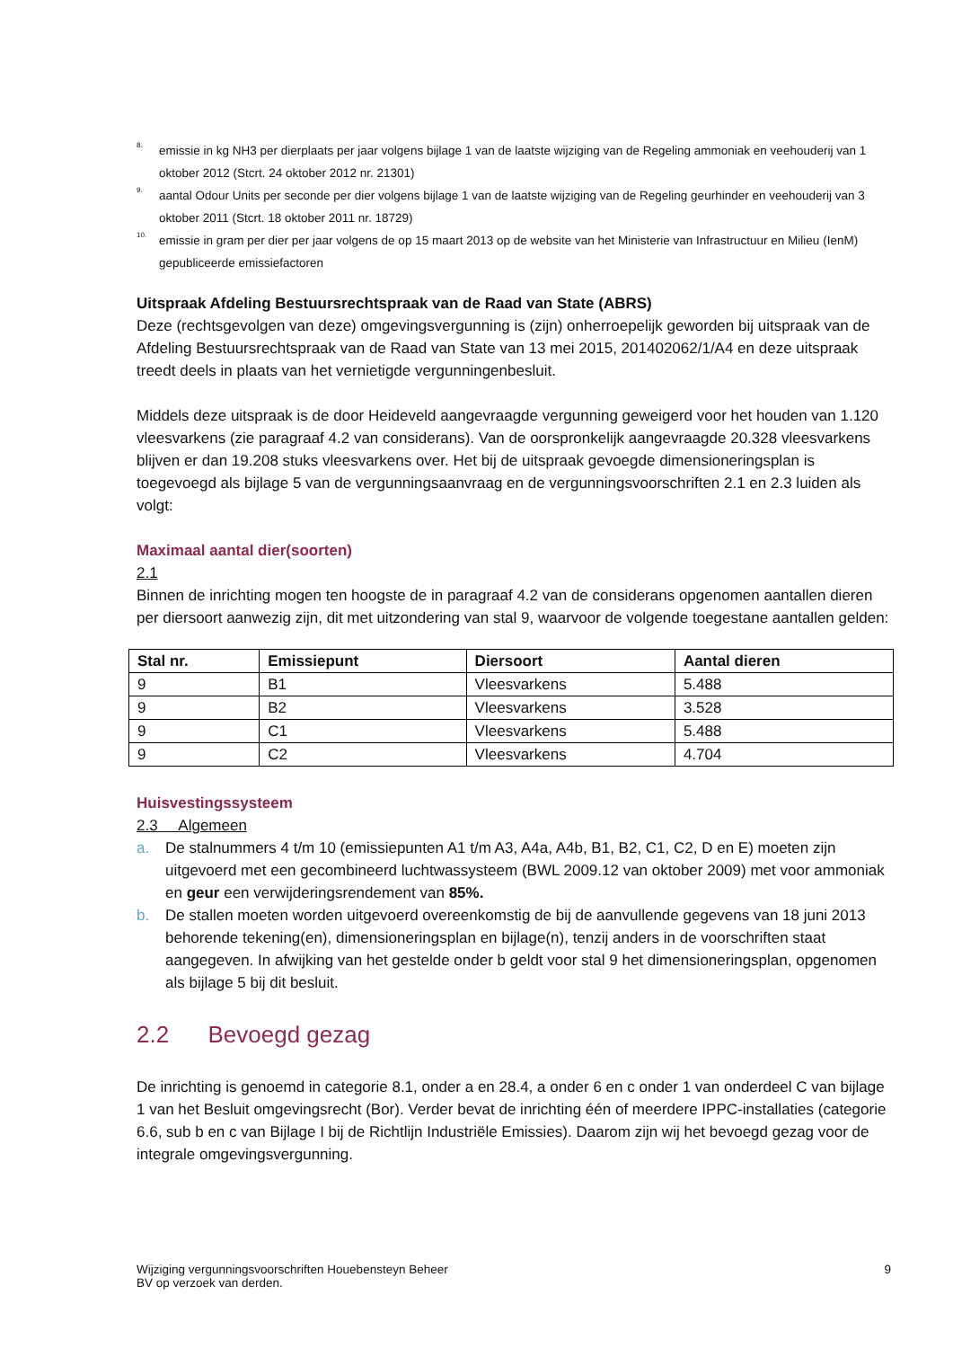8. emissie in kg NH3 per dierplaats per jaar volgens bijlage 1 van de laatste wijziging van de Regeling ammoniak en veehouderij van 1 oktober 2012 (Stcrt. 24 oktober 2012 nr. 21301)
9. aantal Odour Units per seconde per dier volgens bijlage 1 van de laatste wijziging van de Regeling geurhinder en veehouderij van 3 oktober 2011 (Stcrt. 18 oktober 2011 nr. 18729)
10. emissie in gram per dier per jaar volgens de op 15 maart 2013 op de website van het Ministerie van Infrastructuur en Milieu (IenM) gepubliceerde emissiefactoren
Uitspraak Afdeling Bestuursrechtspraak van de Raad van State (ABRS)
Deze (rechtsgevolgen van deze) omgevingsvergunning is (zijn) onherroepelijk geworden bij uitspraak van de Afdeling Bestuursrechtspraak van de Raad van State van 13 mei 2015, 201402062/1/A4 en deze uitspraak treedt deels in plaats van het vernietigde vergunningenbesluit.
Middels deze uitspraak is de door Heideveld aangevraagde vergunning geweigerd voor het houden van 1.120 vleesvarkens (zie paragraaf 4.2 van considerans). Van de oorspronkelijk aangevraagde 20.328 vleesvarkens blijven er dan 19.208 stuks vleesvarkens over. Het bij de uitspraak gevoegde dimensioneringsplan is toegevoegd als bijlage 5 van de vergunningsaanvraag en de vergunningsvoorschriften 2.1 en 2.3 luiden als volgt:
Maximaal aantal dier(soorten)
2.1
Binnen de inrichting mogen ten hoogste de in paragraaf 4.2 van de considerans opgenomen aantallen dieren per diersoort aanwezig zijn, dit met uitzondering van stal 9, waarvoor de volgende toegestane aantallen gelden:
| Stal nr. | Emissiepunt | Diersoort | Aantal dieren |
| --- | --- | --- | --- |
| 9 | B1 | Vleesvarkens | 5.488 |
| 9 | B2 | Vleesvarkens | 3.528 |
| 9 | C1 | Vleesvarkens | 5.488 |
| 9 | C2 | Vleesvarkens | 4.704 |
Huisvestingssysteem
2.3 Algemeen
a. De stalnummers 4 t/m 10 (emissiepunten A1 t/m A3, A4a, A4b, B1, B2, C1, C2, D en E) moeten zijn uitgevoerd met een gecombineerd luchtwassysteem (BWL 2009.12 van oktober 2009) met voor ammoniak en geur een verwijderingsrendement van 85%.
b. De stallen moeten worden uitgevoerd overeenkomstig de bij de aanvullende gegevens van 18 juni 2013 behorende tekening(en), dimensioneringsplan en bijlage(n), tenzij anders in de voorschriften staat aangegeven. In afwijking van het gestelde onder b geldt voor stal 9 het dimensioneringsplan, opgenomen als bijlage 5 bij dit besluit.
2.2 Bevoegd gezag
De inrichting is genoemd in categorie 8.1, onder a en 28.4, a onder 6 en c onder 1 van onderdeel C van bijlage 1 van het Besluit omgevingsrecht (Bor). Verder bevat de inrichting één of meerdere IPPC-installaties (categorie 6.6, sub b en c van Bijlage I bij de Richtlijn Industriële Emissies). Daarom zijn wij het bevoegd gezag voor de integrale omgevingsvergunning.
Wijziging vergunningsvoorschriften Houebensteyn Beheer
BV op verzoek van derden. 9